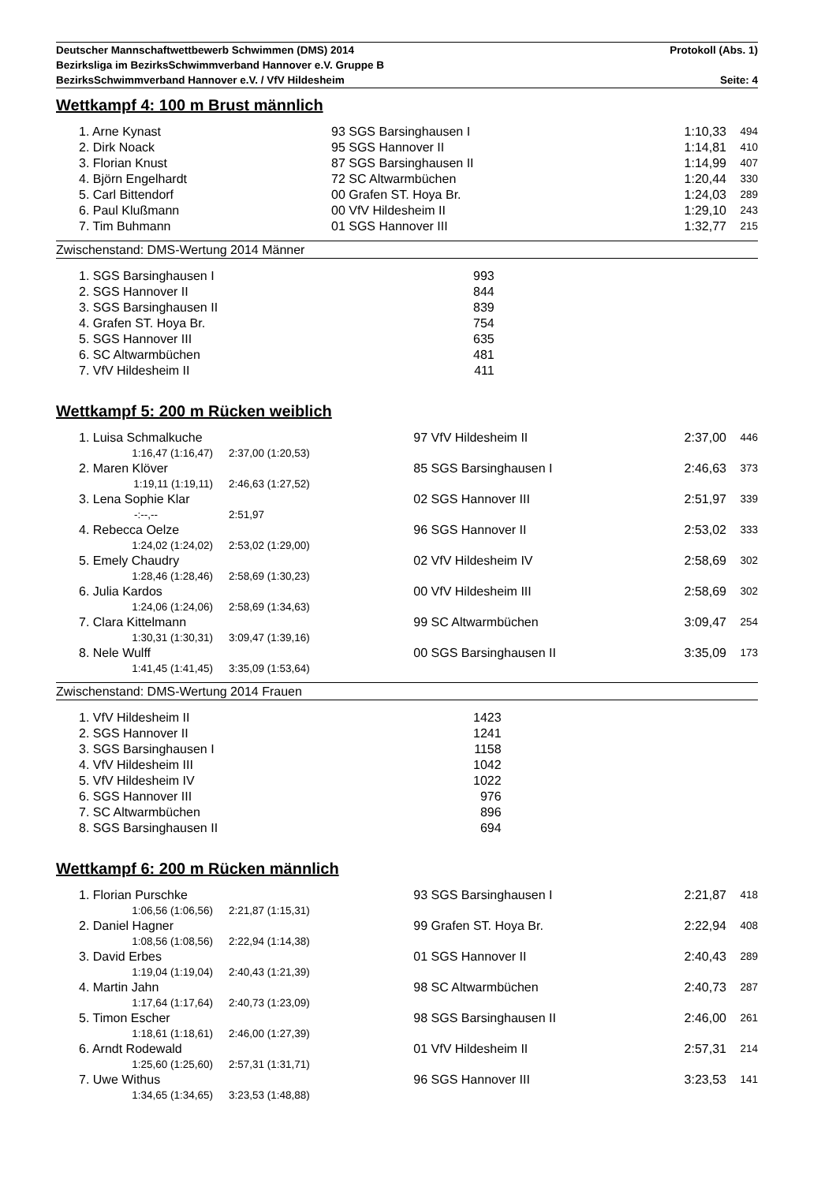Deutscher Mannschaftwettbewerb Schwimmen (DMS) 2014 Protokoll (Abs. 1)
Bezirksliga im BezirksSchwimmverband Hannover e.V. Gruppe B
BezirksSchwimmverband Hannover e.V. / VfV Hildesheim Seite: 4
Wettkampf 4: 100 m Brust männlich
| | 1. Arne Kynast | 93 SGS Barsinghausen I | 1:10,33 | 494 |
| | 2. Dirk Noack | 95 SGS Hannover II | 1:14,81 | 410 |
| | 3. Florian Knust | 87 SGS Barsinghausen II | 1:14,99 | 407 |
| | 4. Björn Engelhardt | 72 SC Altwarmbüchen | 1:20,44 | 330 |
| | 5. Carl Bittendorf | 00 Grafen ST. Hoya Br. | 1:24,03 | 289 |
| | 6. Paul Klußmann | 00 VfV Hildesheim II | 1:29,10 | 243 |
| | 7. Tim Buhmann | 01 SGS Hannover III | 1:32,77 | 215 |
Zwischenstand: DMS-Wertung 2014 Männer
| 1. SGS Barsinghausen I | 993 |
| 2. SGS Hannover II | 844 |
| 3. SGS Barsinghausen II | 839 |
| 4. Grafen ST. Hoya Br. | 754 |
| 5. SGS Hannover III | 635 |
| 6. SC Altwarmbüchen | 481 |
| 7. VfV Hildesheim II | 411 |
Wettkampf 5: 200 m Rücken weiblich
| | 1. Luisa Schmalkuche | | 97 VfV Hildesheim II | 2:37,00 | 446 |
| | 1:16,47 (1:16,47) | 2:37,00 (1:20,53) | | | |
| | 2. Maren Klöver | | 85 SGS Barsinghausen I | 2:46,63 | 373 |
| | 1:19,11 (1:19,11) | 2:46,63 (1:27,52) | | | |
| | 3. Lena Sophie Klar | | 02 SGS Hannover III | 2:51,97 | 339 |
| | -:--,-- | 2:51,97 | | | |
| | 4. Rebecca Oelze | | 96 SGS Hannover II | 2:53,02 | 333 |
| | 1:24,02 (1:24,02) | 2:53,02 (1:29,00) | | | |
| | 5. Emely Chaudry | | 02 VfV Hildesheim IV | 2:58,69 | 302 |
| | 1:28,46 (1:28,46) | 2:58,69 (1:30,23) | | | |
| | 6. Julia Kardos | | 00 VfV Hildesheim III | 2:58,69 | 302 |
| | 1:24,06 (1:24,06) | 2:58,69 (1:34,63) | | | |
| | 7. Clara Kittelmann | | 99 SC Altwarmbüchen | 3:09,47 | 254 |
| | 1:30,31 (1:30,31) | 3:09,47 (1:39,16) | | | |
| | 8. Nele Wulff | | 00 SGS Barsinghausen II | 3:35,09 | 173 |
| | 1:41,45 (1:41,45) | 3:35,09 (1:53,64) | | | |
Zwischenstand: DMS-Wertung 2014 Frauen
| 1. VfV Hildesheim II | 1423 |
| 2. SGS Hannover II | 1241 |
| 3. SGS Barsinghausen I | 1158 |
| 4. VfV Hildesheim III | 1042 |
| 5. VfV Hildesheim IV | 1022 |
| 6. SGS Hannover III | 976 |
| 7. SC Altwarmbüchen | 896 |
| 8. SGS Barsinghausen II | 694 |
Wettkampf 6: 200 m Rücken männlich
| | 1. Florian Purschke | | 93 SGS Barsinghausen I | 2:21,87 | 418 |
| | 1:06,56 (1:06,56) | 2:21,87 (1:15,31) | | | |
| | 2. Daniel Hagner | | 99 Grafen ST. Hoya Br. | 2:22,94 | 408 |
| | 1:08,56 (1:08,56) | 2:22,94 (1:14,38) | | | |
| | 3. David Erbes | | 01 SGS Hannover II | 2:40,43 | 289 |
| | 1:19,04 (1:19,04) | 2:40,43 (1:21,39) | | | |
| | 4. Martin Jahn | | 98 SC Altwarmbüchen | 2:40,73 | 287 |
| | 1:17,64 (1:17,64) | 2:40,73 (1:23,09) | | | |
| | 5. Timon Escher | | 98 SGS Barsinghausen II | 2:46,00 | 261 |
| | 1:18,61 (1:18,61) | 2:46,00 (1:27,39) | | | |
| | 6. Arndt Rodewald | | 01 VfV Hildesheim II | 2:57,31 | 214 |
| | 1:25,60 (1:25,60) | 2:57,31 (1:31,71) | | | |
| | 7. Uwe Withus | | 96 SGS Hannover III | 3:23,53 | 141 |
| | 1:34,65 (1:34,65) | 3:23,53 (1:48,88) | | | |